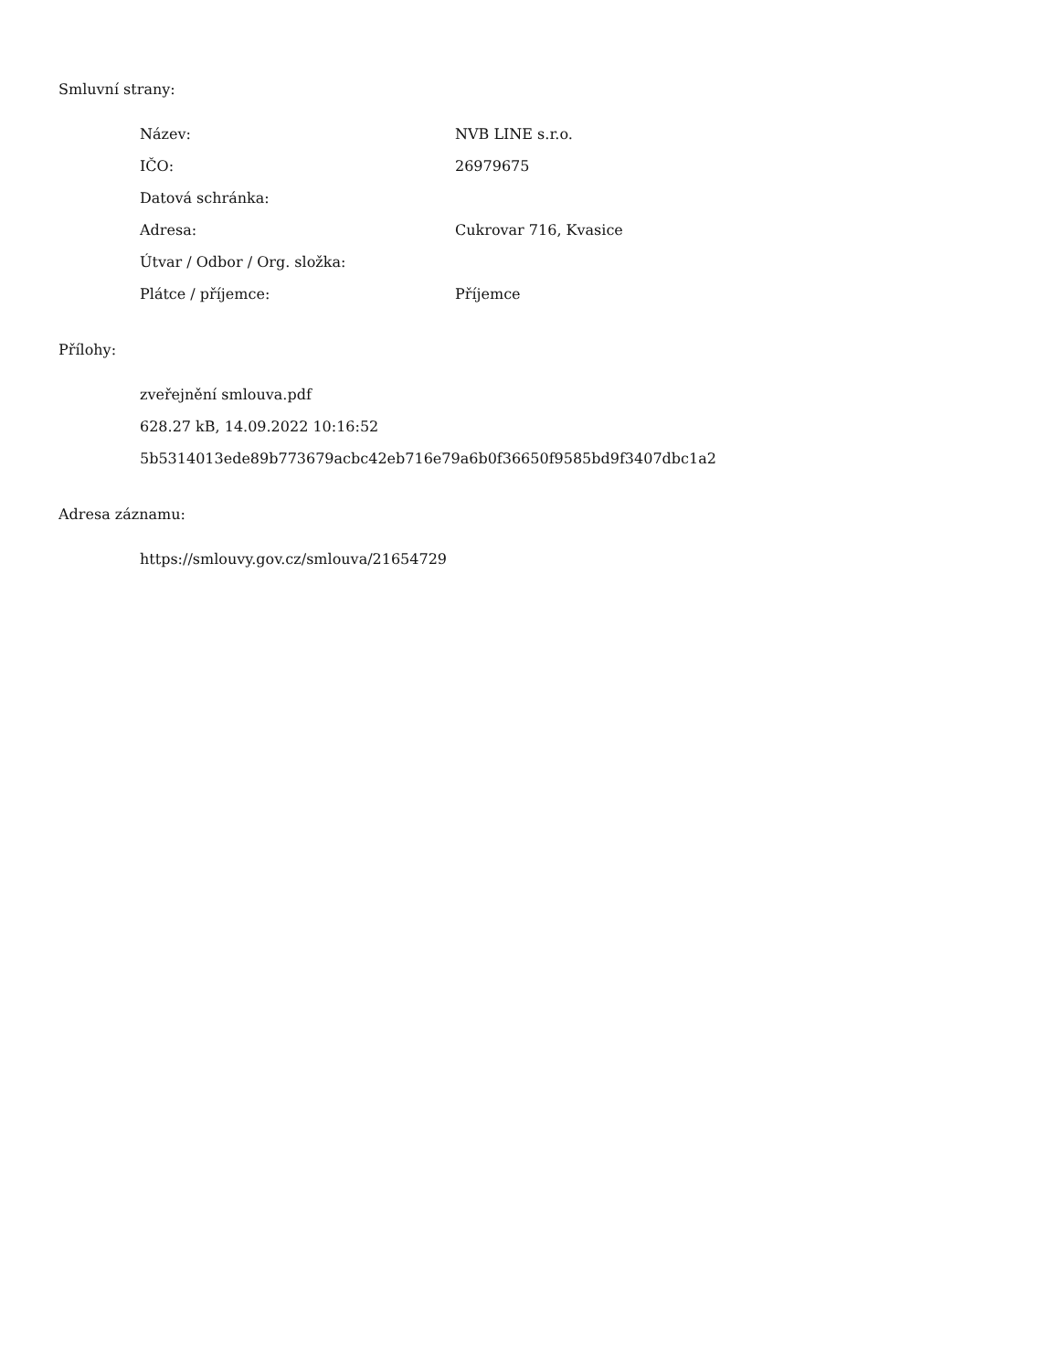Smluvní strany:
| Název: | NVB LINE s.r.o. |
| IČO: | 26979675 |
| Datová schránka: | |
| Adresa: | Cukrovar 716, Kvasice |
| Útvar / Odbor / Org. složka: | |
| Plátce / příjemce: | Příjemce |
Přílohy:
zveřejnění smlouva.pdf
628.27 kB, 14.09.2022 10:16:52
5b5314013ede89b773679acbc42eb716e79a6b0f36650f9585bd9f3407dbc1a2
Adresa záznamu:
https://smlouvy.gov.cz/smlouva/21654729